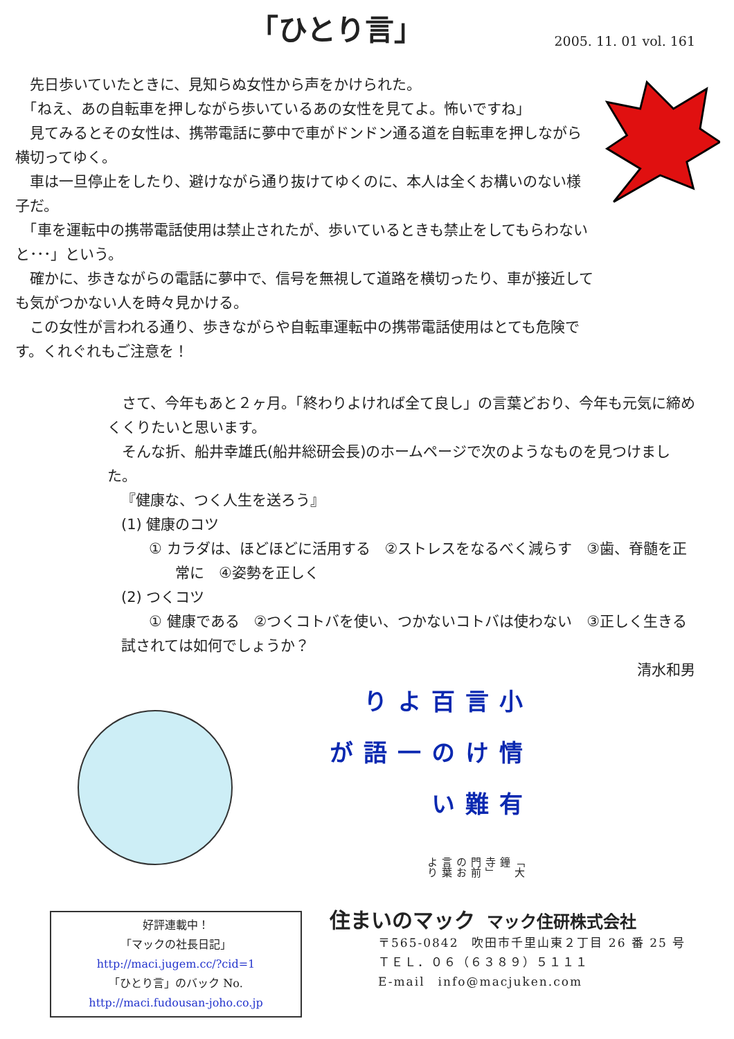「ひとり言」
2005. 11. 01 vol. 161
　先日歩いていたときに、見知らぬ女性から声をかけられた。
　「ねえ、あの自転車を押しながら歩いているあの女性を見てよ。怖いですね」
　見てみるとその女性は、携帯電話に夢中で車がドンドン通る道を自転車を押しながら横切ってゆく。
　車は一旦停止をしたり、避けながら通り抜けてゆくのに、本人は全くお構いのない様子だ。
　「車を運転中の携帯電話使用は禁止されたが、歩いているときも禁止をしてもらわないと･･･」という。
　確かに、歩きながらの電話に夢中で、信号を無視して道路を横切ったり、車が接近しても気がつかない人を時々見かける。
　この女性が言われる通り、歩きながらや自転車運転中の携帯電話使用はとても危険です。くれぐれもご注意を！
　さて、今年もあと２ヶ月。「終わりよければ全て良し」の言葉どおり、今年も元気に締めくくりたいと思います。
　そんな折、船井幸雄氏(船井総研会長)のホームページで次のようなものを見つけました。
『健康な、つく人生を送ろう』
(1) 健康のコツ
① カラダは、ほどほどに活用する　②ストレスをなるべく減らす　③歯、脊髄を正常に　④姿勢を正しく
(2) つくコツ
① 健康である　②つくコトバを使い、つかないコトバは使わない　③正しく生きる
試されては如何でしょうか？
清水和男
小言百より 情けの一語が 有難い 「大鐘寺」門前のお言葉より
好評連載中！
「マックの社長日記」
http://maci.jugem.cc/?cid=1
「ひとり言」のバック No.
http://maci.fudousan-joho.co.jp
住まいのマック　マック住研株式会社
〒565-0842　吹田市千里山東２丁目 26 番 25 号
ＴＥＬ．０６（６３８９）５１１１
E-mail　info@macjuken.com